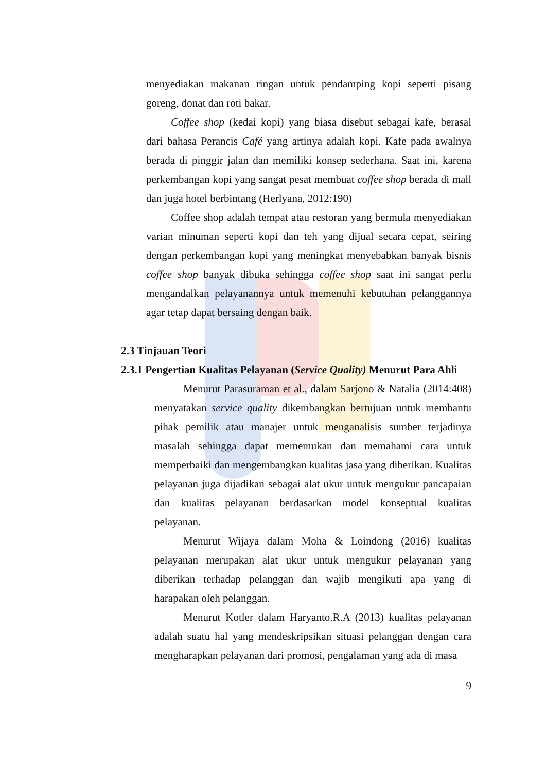menyediakan makanan ringan untuk pendamping kopi seperti pisang goreng, donat dan roti bakar.
Coffee shop (kedai kopi) yang biasa disebut sebagai kafe, berasal dari bahasa Perancis Café yang artinya adalah kopi. Kafe pada awalnya berada di pinggir jalan dan memiliki konsep sederhana. Saat ini, karena perkembangan kopi yang sangat pesat membuat coffee shop berada di mall dan juga hotel berbintang (Herlyana, 2012:190)
Coffee shop adalah tempat atau restoran yang bermula menyediakan varian minuman seperti kopi dan teh yang dijual secara cepat, seiring dengan perkembangan kopi yang meningkat menyebabkan banyak bisnis coffee shop banyak dibuka sehingga coffee shop saat ini sangat perlu mengandalkan pelayanannya untuk memenuhi kebutuhan pelanggannya agar tetap dapat bersaing dengan baik.
2.3 Tinjauan Teori
2.3.1 Pengertian Kualitas Pelayanan (Service Quality) Menurut Para Ahli
Menurut Parasuraman et al., dalam Sarjono & Natalia (2014:408) menyatakan service quality dikembangkan bertujuan untuk membantu pihak pemilik atau manajer untuk menganalisis sumber terjadinya masalah sehingga dapat mememukan dan memahami cara untuk memperbaiki dan mengembangkan kualitas jasa yang diberikan. Kualitas pelayanan juga dijadikan sebagai alat ukur untuk mengukur pancapaian dan kualitas pelayanan berdasarkan model konseptual kualitas pelayanan.
Menurut Wijaya dalam Moha & Loindong (2016) kualitas pelayanan merupakan alat ukur untuk mengukur pelayanan yang diberikan terhadap pelanggan dan wajib mengikuti apa yang di harapakan oleh pelanggan.
Menurut Kotler dalam Haryanto.R.A (2013) kualitas pelayanan adalah suatu hal yang mendeskripsikan situasi pelanggan dengan cara mengharapkan pelayanan dari promosi, pengalaman yang ada di masa
9